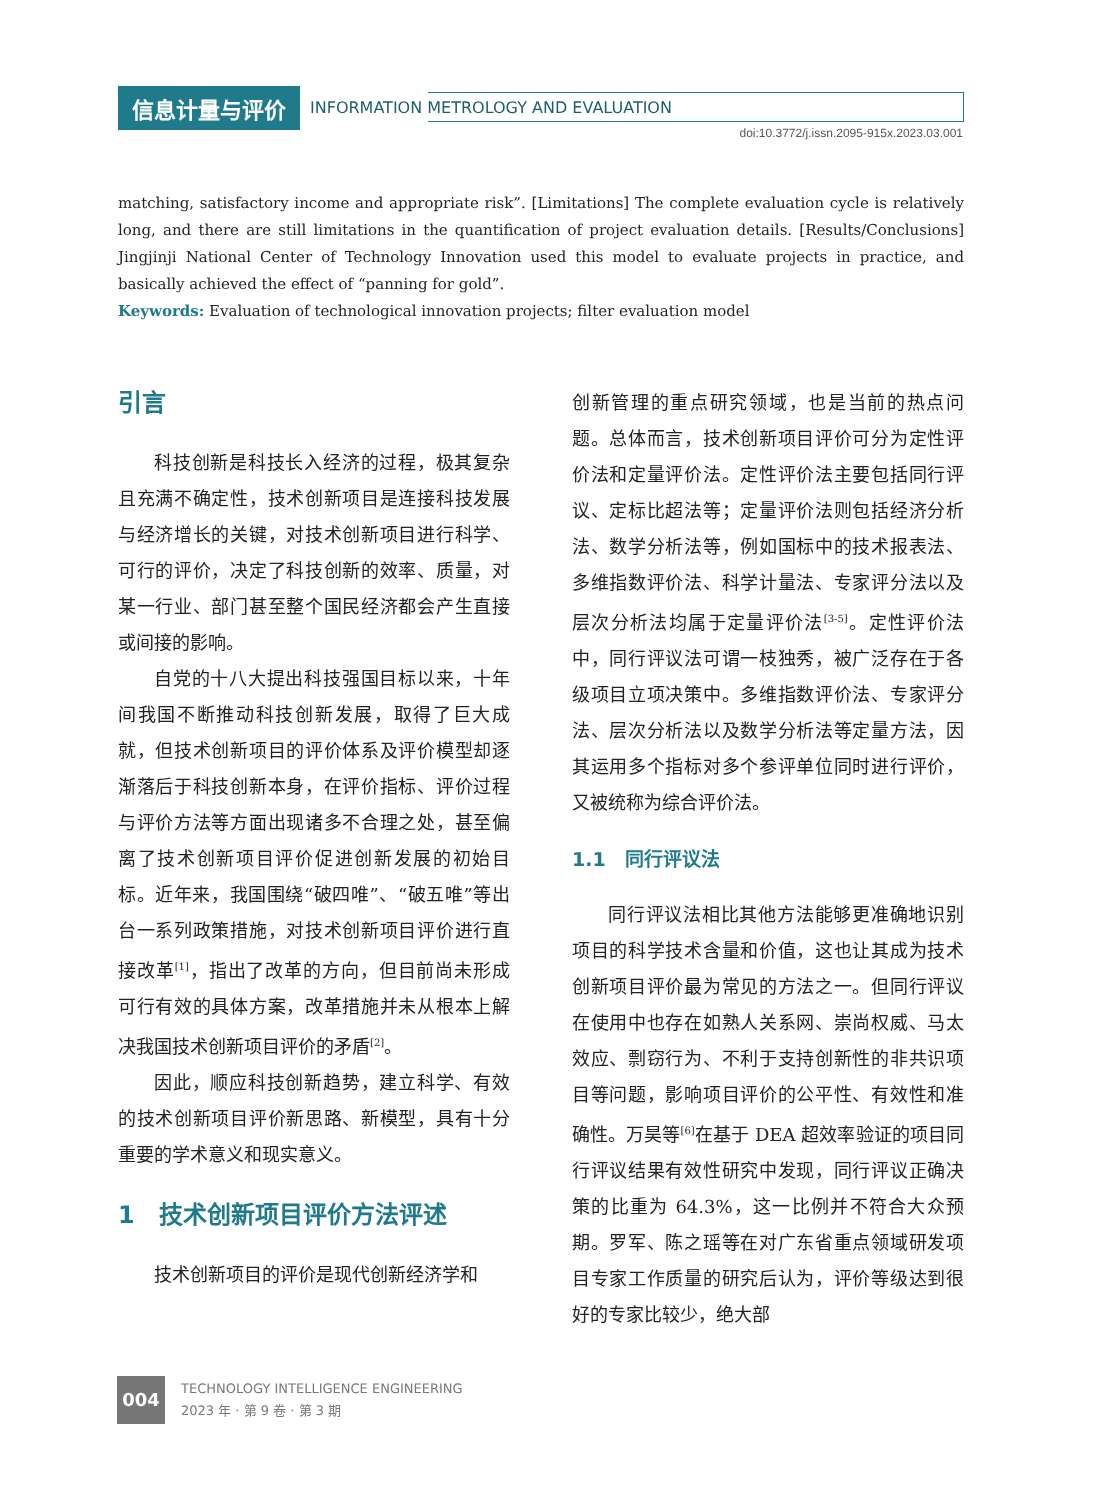信息计量与评价 INFORMATION METROLOGY AND EVALUATION
doi:10.3772/j.issn.2095-915x.2023.03.001
matching, satisfactory income and appropriate risk”. [Limitations] The complete evaluation cycle is relatively long, and there are still limitations in the quantification of project evaluation details. [Results/Conclusions] Jingjinji National Center of Technology Innovation used this model to evaluate projects in practice, and basically achieved the effect of “panning for gold”.
Keywords: Evaluation of technological innovation projects; filter evaluation model
引言
科技创新是科技长入经济的过程，极其复杂且充满不确定性，技术创新项目是连接科技发展与经济增长的关键，对技术创新项目进行科学、可行的评价，决定了科技创新的效率、质量，对某一行业、部门甚至整个国民经济都会产生直接或间接的影响。
自党的十八大提出科技强国目标以来，十年间我国不断推动科技创新发展，取得了巨大成就，但技术创新项目的评价体系及评价模型却逐渐落后于科技创新本身，在评价指标、评价过程与评价方法等方面出现诸多不合理之处，甚至偏离了技术创新项目评价促进创新发展的初始目标。近年来，我国围绕“破四唯”、“破五唯”等出台一系列政策措施，对技术创新项目评价进行直接改革<sup>[1]</sup>，指出了改革的方向，但目前尚未形成可行有效的具体方案，改革措施并未从根本上解决我国技术创新项目评价的矛盾<sup>[2]</sup>。
因此，顺应科技创新趋势，建立科学、有效的技术创新项目评价新思路、新模型，具有十分重要的学术意义和现实意义。
1　技术创新项目评价方法评述
技术创新项目的评价是现代创新经济学和
创新管理的重点研究领域，也是当前的热点问题。总体而言，技术创新项目评价可分为定性评价法和定量评价法。定性评价法主要包括同行评议、定标比超法等；定量评价法则包括经济分析法、数学分析法等，例如国标中的技术报表法、多维指数评价法、科学计量法、专家评分法以及层次分析法均属于定量评价法<sup>[3-5]</sup>。定性评价法中，同行评议法可谓一枝独秀，被广泛存在于各级项目立项决策中。多维指数评价法、专家评分法、层次分析法以及数学分析法等定量方法，因其运用多个指标对多个参评单位同时进行评价，又被统称为综合评价法。
1.1　同行评议法
同行评议法相比其他方法能够更准确地识别项目的科学技术含量和价值，这也让其成为技术创新项目评价最为常见的方法之一。但同行评议在使用中也存在如熟人关系网、崇尚权威、马太效应、剽窃行为、不利于支持创新性的非共识项目等问题，影响项目评价的公平性、有效性和准确性。万昊等<sup>[6]</sup>在基于 DEA 超效率验证的项目同行评议结果有效性研究中发现，同行评议正确决策的比重为 64.3%，这一比例并不符合大众预期。罗军、陈之瑶等在对广东省重点领域研发项目专家工作质量的研究后认为，评价等级达到很好的专家比较少，绝大部
004
TECHNOLOGY INTELLIGENCE ENGINEERING
2023 年 · 第 9 卷 · 第 3 期